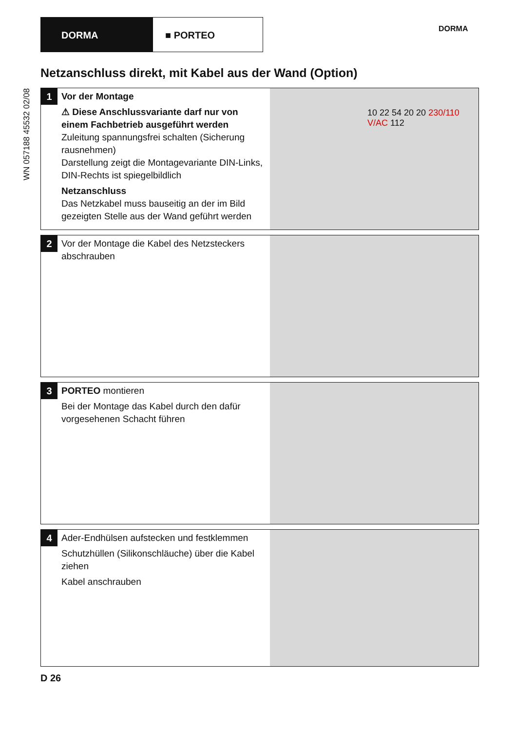DORMA ■ PORTEO
DORMA
WN 057188 45532 02/08
Netzanschluss direkt, mit Kabel aus der Wand (Option)
1
Vor der Montage
⚠ Diese Anschlussvariante darf nur von einem Fachbetrieb ausgeführt werden
Zuleitung spannungsfrei schalten (Sicherung rausnehmen)
Darstellung zeigt die Montagevariante DIN-Links, DIN-Rechts ist spiegelbildlich
Netzanschluss
Das Netzkabel muss bauseitig an der im Bild gezeigten Stelle aus der Wand geführt werden
10 22 54 20 20 230/110 V/AC 112
2
Vor der Montage die Kabel des Netzsteckers abschrauben
3
PORTEO montieren
Bei der Montage das Kabel durch den dafür vorgesehenen Schacht führen
4
Ader-Endhülsen aufstecken und festklemmen
Schutzhüllen (Silikonschläuche) über die Kabel ziehen
Kabel anschrauben
D 26